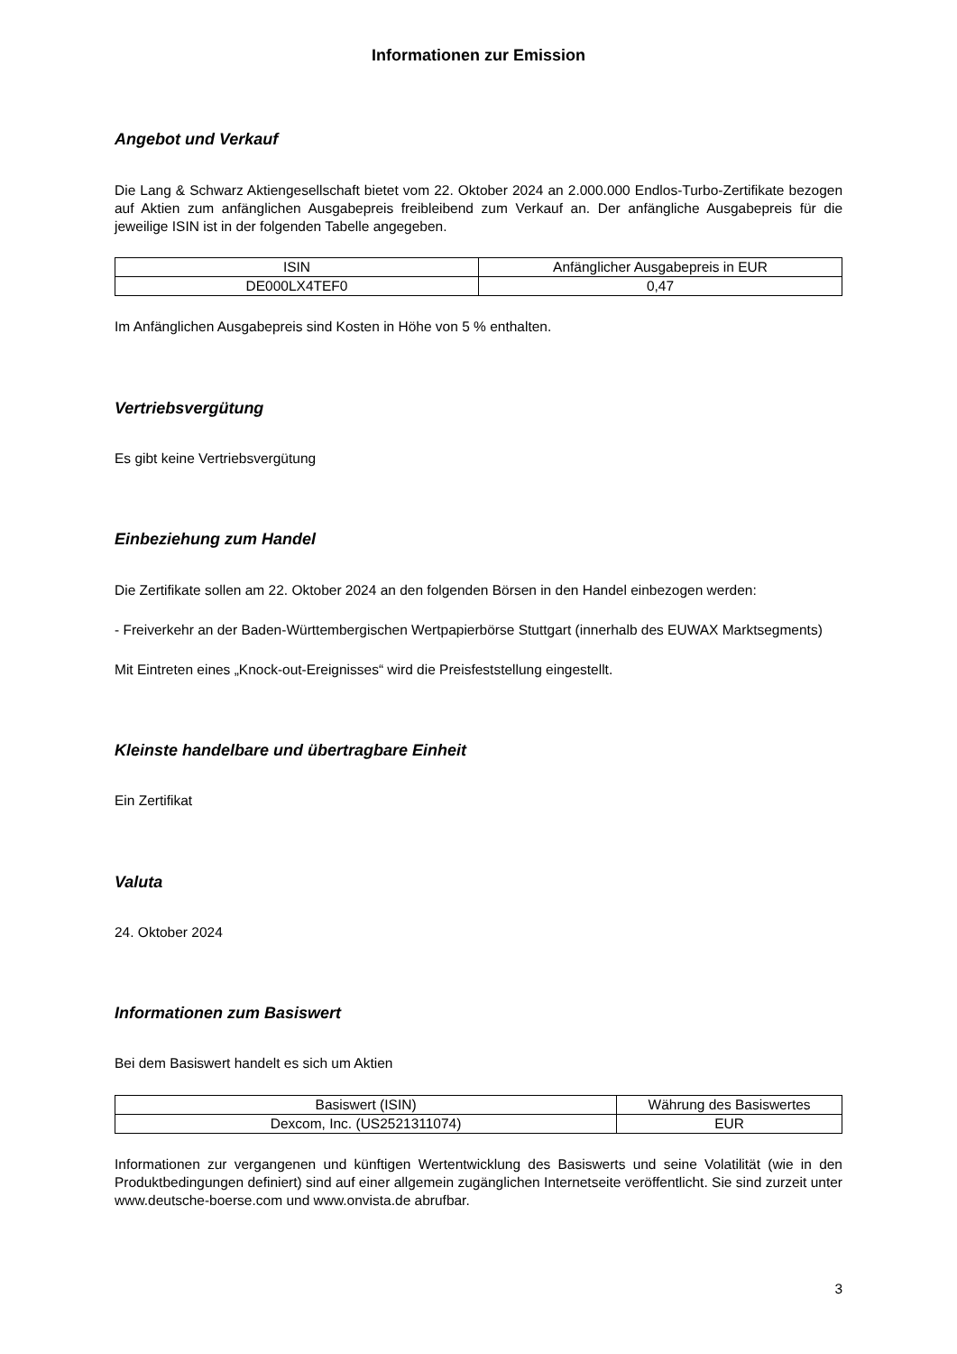Informationen zur Emission
Angebot und Verkauf
Die Lang & Schwarz Aktiengesellschaft bietet vom 22. Oktober 2024 an 2.000.000 Endlos-Turbo-Zertifikate bezogen auf Aktien zum anfänglichen Ausgabepreis freibleibend zum Verkauf an. Der anfängliche Ausgabepreis für die jeweilige ISIN ist in der folgenden Tabelle angegeben.
| ISIN | Anfänglicher Ausgabepreis in EUR |
| --- | --- |
| DE000LX4TEF0 | 0,47 |
Im Anfänglichen Ausgabepreis sind Kosten in Höhe von 5 % enthalten.
Vertriebsvergütung
Es gibt keine Vertriebsvergütung
Einbeziehung zum Handel
Die Zertifikate sollen am 22. Oktober 2024 an den folgenden Börsen in den Handel einbezogen werden:
- Freiverkehr an der Baden-Württembergischen Wertpapierbörse Stuttgart (innerhalb des EUWAX Marktsegments)
Mit Eintreten eines „Knock-out-Ereignisses“ wird die Preisfeststellung eingestellt.
Kleinste handelbare und übertragbare Einheit
Ein Zertifikat
Valuta
24. Oktober 2024
Informationen zum Basiswert
Bei dem Basiswert handelt es sich um Aktien
| Basiswert (ISIN) | Währung des Basiswertes |
| --- | --- |
| Dexcom, Inc. (US2521311074) | EUR |
Informationen zur vergangenen und künftigen Wertentwicklung des Basiswerts und seine Volatilität (wie in den Produktbedingungen definiert) sind auf einer allgemein zugänglichen Internetseite veröffentlicht. Sie sind zurzeit unter www.deutsche-boerse.com und www.onvista.de abrufbar.
3